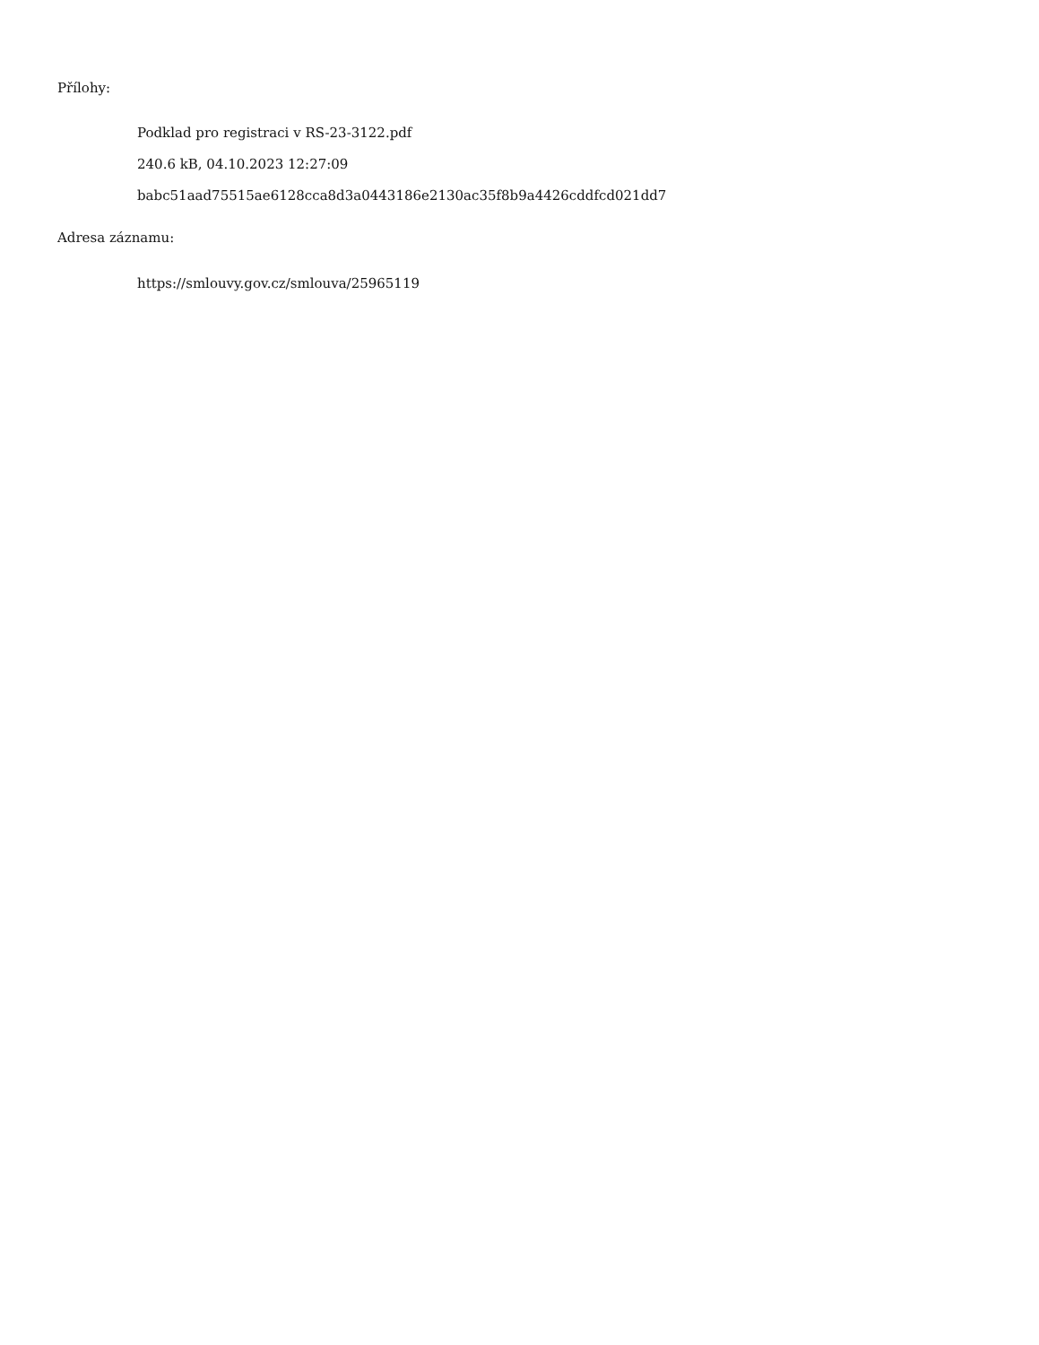Přílohy:
Podklad pro registraci v RS-23-3122.pdf
240.6 kB, 04.10.2023 12:27:09
babc51aad75515ae6128cca8d3a0443186e2130ac35f8b9a4426cddfcd021dd7
Adresa záznamu:
https://smlouvy.gov.cz/smlouva/25965119